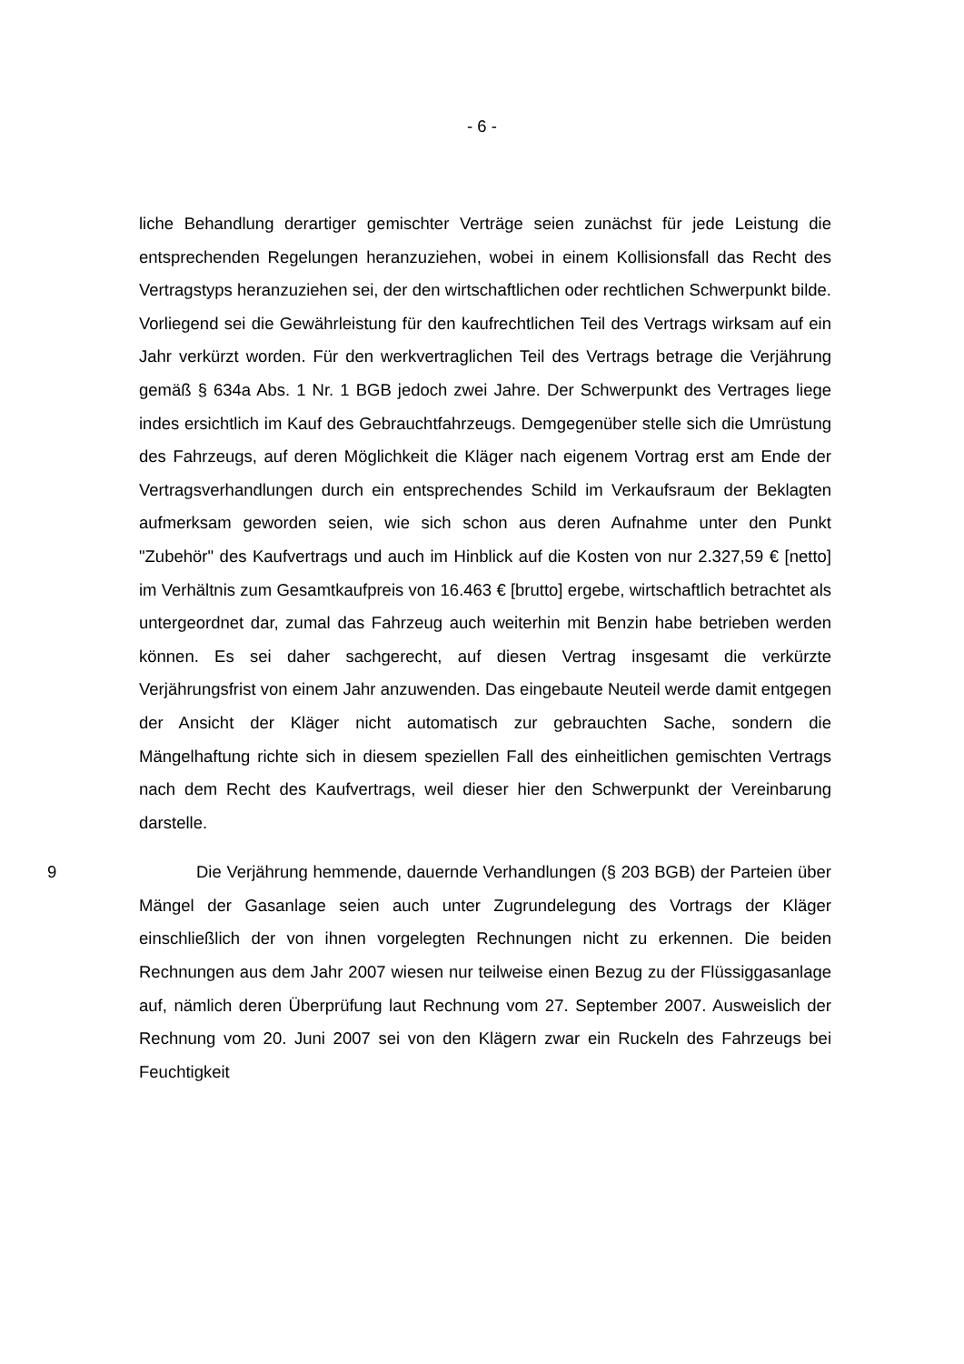- 6 -
liche Behandlung derartiger gemischter Verträge seien zunächst für jede Leistung die entsprechenden Regelungen heranzuziehen, wobei in einem Kollisionsfall das Recht des Vertragstyps heranzuziehen sei, der den wirtschaftlichen oder rechtlichen Schwerpunkt bilde. Vorliegend sei die Gewährleistung für den kaufrechtlichen Teil des Vertrags wirksam auf ein Jahr verkürzt worden. Für den werkvertraglichen Teil des Vertrags betrage die Verjährung gemäß § 634a Abs. 1 Nr. 1 BGB jedoch zwei Jahre. Der Schwerpunkt des Vertrages liege indes ersichtlich im Kauf des Gebrauchtfahrzeugs. Demgegenüber stelle sich die Umrüstung des Fahrzeugs, auf deren Möglichkeit die Kläger nach eigenem Vortrag erst am Ende der Vertragsverhandlungen durch ein entsprechendes Schild im Verkaufsraum der Beklagten aufmerksam geworden seien, wie sich schon aus deren Aufnahme unter den Punkt "Zubehör" des Kaufvertrags und auch im Hinblick auf die Kosten von nur 2.327,59 € [netto] im Verhältnis zum Gesamtkaufpreis von 16.463 € [brutto] ergebe, wirtschaftlich betrachtet als untergeordnet dar, zumal das Fahrzeug auch weiterhin mit Benzin habe betrieben werden können. Es sei daher sachgerecht, auf diesen Vertrag insgesamt die verkürzte Verjährungsfrist von einem Jahr anzuwenden. Das eingebaute Neuteil werde damit entgegen der Ansicht der Kläger nicht automatisch zur gebrauchten Sache, sondern die Mängelhaftung richte sich in diesem speziellen Fall des einheitlichen gemischten Vertrags nach dem Recht des Kaufvertrags, weil dieser hier den Schwerpunkt der Vereinbarung darstelle.
9 Die Verjährung hemmende, dauernde Verhandlungen (§ 203 BGB) der Parteien über Mängel der Gasanlage seien auch unter Zugrundelegung des Vortrags der Kläger einschließlich der von ihnen vorgelegten Rechnungen nicht zu erkennen. Die beiden Rechnungen aus dem Jahr 2007 wiesen nur teilweise einen Bezug zu der Flüssiggasanlage auf, nämlich deren Überprüfung laut Rechnung vom 27. September 2007. Ausweislich der Rechnung vom 20. Juni 2007 sei von den Klägern zwar ein Ruckeln des Fahrzeugs bei Feuchtigkeit